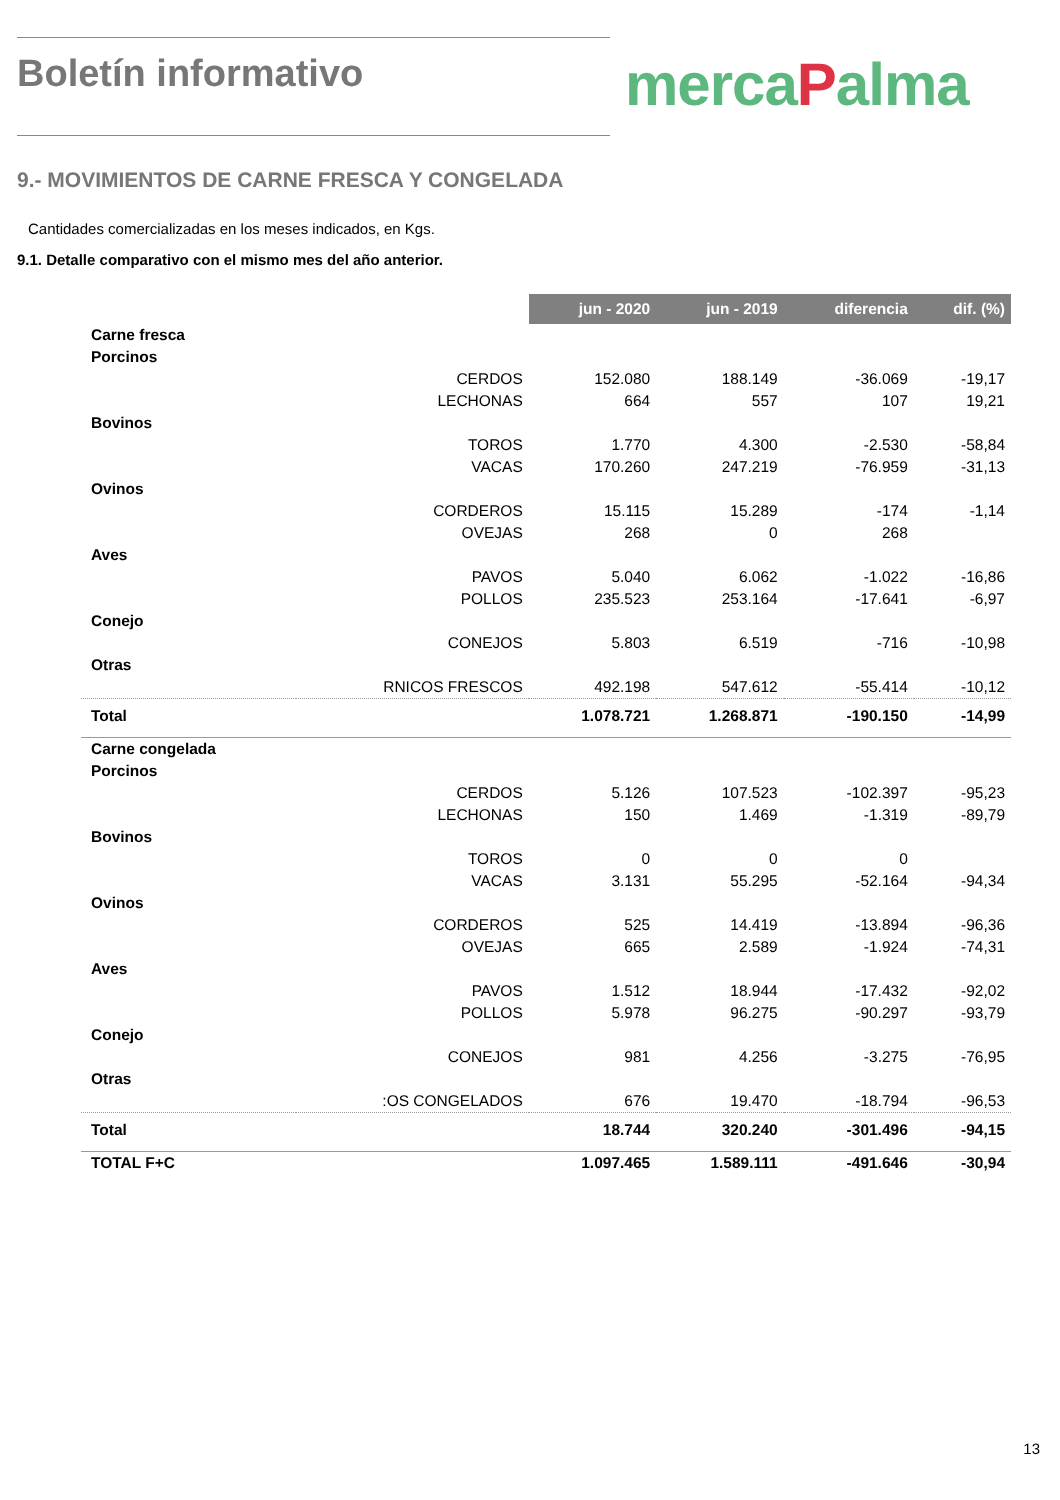Boletín informativo
mercaPalma
9.- MOVIMIENTOS DE CARNE FRESCA Y CONGELADA
Cantidades comercializadas en los meses indicados, en Kgs.
9.1. Detalle comparativo con el mismo mes del año anterior.
| | | jun - 2020 | jun - 2019 | diferencia | dif. (%) |
| --- | --- | --- | --- | --- | --- |
| Carne fresca | | | | | |
| Porcinos | | | | | |
| | CERDOS | 152.080 | 188.149 | -36.069 | -19,17 |
| | LECHONAS | 664 | 557 | 107 | 19,21 |
| Bovinos | | | | | |
| | TOROS | 1.770 | 4.300 | -2.530 | -58,84 |
| | VACAS | 170.260 | 247.219 | -76.959 | -31,13 |
| Ovinos | | | | | |
| | CORDEROS | 15.115 | 15.289 | -174 | -1,14 |
| | OVEJAS | 268 | 0 | 268 | |
| Aves | | | | | |
| | PAVOS | 5.040 | 6.062 | -1.022 | -16,86 |
| | POLLOS | 235.523 | 253.164 | -17.641 | -6,97 |
| Conejo | | | | | |
| | CONEJOS | 5.803 | 6.519 | -716 | -10,98 |
| Otras | | | | | |
| | RNICOS FRESCOS | 492.198 | 547.612 | -55.414 | -10,12 |
| Total | | 1.078.721 | 1.268.871 | -190.150 | -14,99 |
| Carne congelada | | | | | |
| Porcinos | | | | | |
| | CERDOS | 5.126 | 107.523 | -102.397 | -95,23 |
| | LECHONAS | 150 | 1.469 | -1.319 | -89,79 |
| Bovinos | | | | | |
| | TOROS | 0 | 0 | 0 | |
| | VACAS | 3.131 | 55.295 | -52.164 | -94,34 |
| Ovinos | | | | | |
| | CORDEROS | 525 | 14.419 | -13.894 | -96,36 |
| | OVEJAS | 665 | 2.589 | -1.924 | -74,31 |
| Aves | | | | | |
| | PAVOS | 1.512 | 18.944 | -17.432 | -92,02 |
| | POLLOS | 5.978 | 96.275 | -90.297 | -93,79 |
| Conejo | | | | | |
| | CONEJOS | 981 | 4.256 | -3.275 | -76,95 |
| Otras | | | | | |
| | :OS CONGELADOS | 676 | 19.470 | -18.794 | -96,53 |
| Total | | 18.744 | 320.240 | -301.496 | -94,15 |
| TOTAL F+C | | 1.097.465 | 1.589.111 | -491.646 | -30,94 |
13